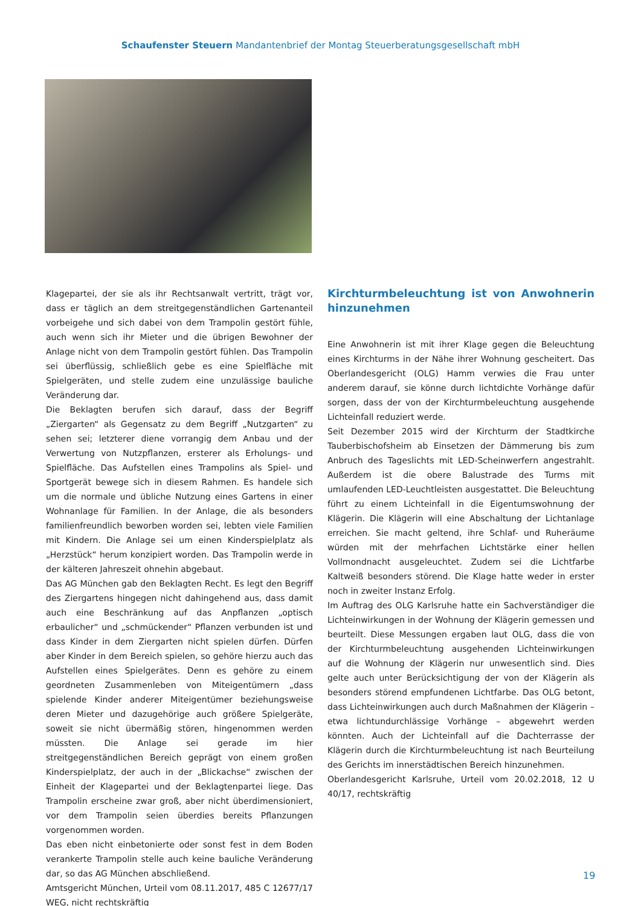Schaufenster Steuern Mandantenbrief der Montag Steuerberatungsgesellschaft mbH
Klagepartei, der sie als ihr Rechtsanwalt vertritt, trägt vor, dass er täglich an dem streitgegenständlichen Gartenanteil vorbeigehe und sich dabei von dem Trampolin gestört fühle, auch wenn sich ihr Mieter und die übrigen Bewohner der Anlage nicht von dem Trampolin gestört fühlen. Das Trampolin sei überflüssig, schließlich gebe es eine Spielfläche mit Spielgeräten, und stelle zudem eine unzulässige bauliche Veränderung dar.
Die Beklagten berufen sich darauf, dass der Begriff „Ziergarten“ als Gegensatz zu dem Begriff „Nutzgarten“ zu sehen sei; letzterer diene vorrangig dem Anbau und der Verwertung von Nutzpflanzen, ersterer als Erholungs- und Spielfläche. Das Aufstellen eines Trampolins als Spiel- und Sportgerät bewege sich in diesem Rahmen. Es handele sich um die normale und übliche Nutzung eines Gartens in einer Wohnanlage für Familien. In der Anlage, die als besonders familienfreundlich beworben worden sei, lebten viele Familien mit Kindern. Die Anlage sei um einen Kinderspielplatz als „Herzstück“ herum konzipiert worden. Das Trampolin werde in der kälteren Jahreszeit ohnehin abgebaut.
Das AG München gab den Beklagten Recht. Es legt den Begriff des Ziergartens hingegen nicht dahingehend aus, dass damit auch eine Beschränkung auf das Anpflanzen „optisch erbaulicher“ und „schmückender“ Pflanzen verbunden ist und dass Kinder in dem Ziergarten nicht spielen dürfen. Dürfen aber Kinder in dem Bereich spielen, so gehöre hierzu auch das Aufstellen eines Spielgerätes. Denn es gehöre zu einem geordneten Zusammenleben von Miteigentümern „dass spielende Kinder anderer Miteigentümer beziehungsweise deren Mieter und dazugehörige auch größere Spielgeräte, soweit sie nicht übermäßig stören, hingenommen werden müssten. Die Anlage sei gerade im hier streitgegenständlichen Bereich geprägt von einem großen Kinderspielplatz, der auch in der „Blickachse“ zwischen der Einheit der Klagepartei und der Beklagtenpartei liege. Das Trampolin erscheine zwar groß, aber nicht überdimensioniert, vor dem Trampolin seien überdies bereits Pflanzungen vorgenommen worden.
Das eben nicht einbetonierte oder sonst fest in dem Boden verankerte Trampolin stelle auch keine bauliche Veränderung dar, so das AG München abschließend.
Amtsgericht München, Urteil vom 08.11.2017, 485 C 12677/17 WEG, nicht rechtskräftig
Kirchturmbeleuchtung ist von Anwohnerin hinzunehmen
Eine Anwohnerin ist mit ihrer Klage gegen die Beleuchtung eines Kirchturms in der Nähe ihrer Wohnung gescheitert. Das Oberlandesgericht (OLG) Hamm verwies die Frau unter anderem darauf, sie könne durch lichtdichte Vorhänge dafür sorgen, dass der von der Kirchturmbeleuchtung ausgehende Lichteinfall reduziert werde.
Seit Dezember 2015 wird der Kirchturm der Stadtkirche Tauberbischofsheim ab Einsetzen der Dämmerung bis zum Anbruch des Tageslichts mit LED-Scheinwerfern angestrahlt. Außerdem ist die obere Balustrade des Turms mit umlaufenden LED-Leuchtleisten ausgestattet. Die Beleuchtung führt zu einem Lichteinfall in die Eigentumswohnung der Klägerin. Die Klägerin will eine Abschaltung der Lichtanlage erreichen. Sie macht geltend, ihre Schlaf- und Ruheräume würden mit der mehrfachen Lichtstärke einer hellen Vollmondnacht ausgeleuchtet. Zudem sei die Lichtfarbe Kaltweiß besonders störend. Die Klage hatte weder in erster noch in zweiter Instanz Erfolg.
Im Auftrag des OLG Karlsruhe hatte ein Sachverständiger die Lichteinwirkungen in der Wohnung der Klägerin gemessen und beurteilt. Diese Messungen ergaben laut OLG, dass die von der Kirchturmbeleuchtung ausgehenden Lichteinwirkungen auf die Wohnung der Klägerin nur unwesentlich sind. Dies gelte auch unter Berücksichtigung der von der Klägerin als besonders störend empfundenen Lichtfarbe. Das OLG betont, dass Lichteinwirkungen auch durch Maßnahmen der Klägerin – etwa lichtundurchlässige Vorhänge – abgewehrt werden könnten. Auch der Lichteinfall auf die Dachterrasse der Klägerin durch die Kirchturmbeleuchtung ist nach Beurteilung des Gerichts im innerstädtischen Bereich hinzunehmen.
Oberlandesgericht Karlsruhe, Urteil vom 20.02.2018, 12 U 40/17, rechtskräftig
19